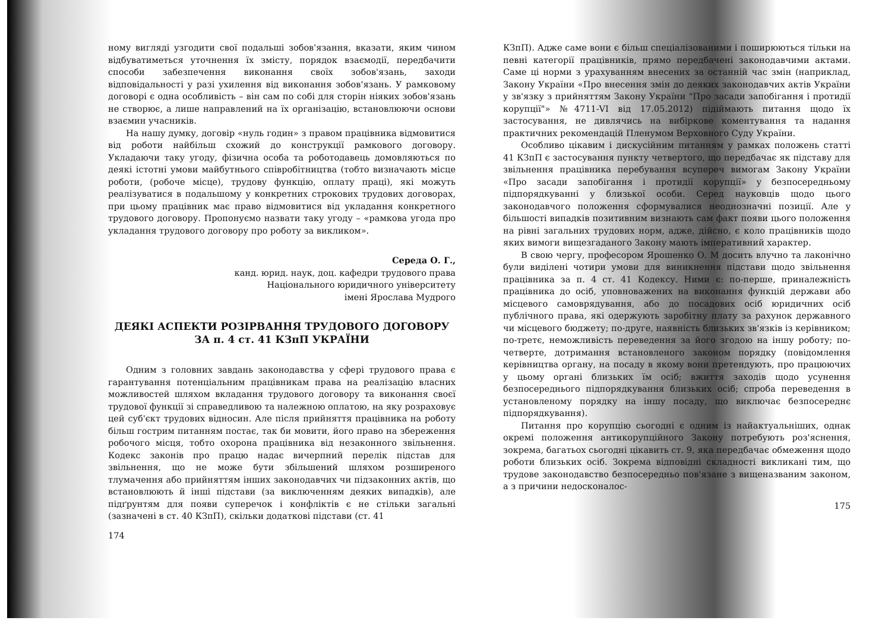ному вигляді узгодити свої подальші зобов'язання, вказати, яким чином відбуватиметься уточнення їх змісту, порядок взаємодії, передбачити способи забезпечення виконання своїх зобов'язань, заходи відповідальності у разі ухилення від виконання зобов'язань. У рамковому договорі є одна особливість – він сам по собі для сторін ніяких зобов'язань не створює, а лише направлений на їх організацію, встановлюючи основи взаємин учасників.
На нашу думку, договір «нуль годин» з правом працівника відмовитися від роботи найбільш схожий до конструкції рамкового договору. Укладаючи таку угоду, фізична особа та роботодавець домовляються по деякі істотні умови майбутнього співробітництва (тобто визначають місце роботи, (робоче місце), трудову функцію, оплату праці), які можуть реалізуватися в подальшому у конкретних строкових трудових договорах, при цьому працівник має право відмовитися від укладання конкретного трудового договору. Пропонуємо назвати таку угоду – «рамкова угода про укладання трудового договору про роботу за викликом».
Середа О. Г.,
канд. юрид. наук, доц. кафедри трудового права
Національного юридичного університету
імені Ярослава Мудрого
ДЕЯКІ АСПЕКТИ РОЗІРВАННЯ ТРУДОВОГО ДОГОВОРУ
ЗА п. 4 ст. 41 КЗпП УКРАЇНИ
Одним з головних завдань законодавства у сфері трудового права є гарантування потенціальним працівникам права на реалізацію власних можливостей шляхом вкладання трудового договору та виконання своєї трудової функції зі справедливою та належною оплатою, на яку розраховує цей суб'єкт трудових відносин. Але після прийняття працівника на роботу більш гострим питанням постає, так би мовити, його право на збереження робочого місця, тобто охорона працівника від незаконного звільнення. Кодекс законів про працю надає вичерпний перелік підстав для звільнення, що не може бути збільшений шляхом розширеного тлумачення або прийняттям інших законодавчих чи підзаконних актів, що встановлюють й інші підстави (за виключенням деяких випадків), але підґрунтям для появи суперечок і конфліктів є не стільки загальні (зазначені в ст. 40 КЗпП), скільки додаткові підстави (ст. 41
174
КЗпП). Адже саме вони є більш спеціалізованими і поширюються тільки на певні категорії працівників, прямо передбачені законодавчими актами. Саме ці норми з урахуванням внесених за останній час змін (наприклад, Закону України «Про внесення змін до деяких законодавчих актів України у зв'язку з прийняттям Закону України "Про засади запобігання і протидії корупції"» №4711-VI від 17.05.2012) підіймають питання щодо їх застосування, не дивлячись на вибіркове коментування та надання практичних рекомендацій Пленумом Верховного Суду України.
Особливо цікавим і дискусійним питанням у рамках положень статті 41 КЗпП є застосування пункту четвертого, що передбачає як підставу для звільнення працівника перебування всупереч вимогам Закону України «Про засади запобігання і протидії корупції» у безпосередньому підпорядкуванні у близької особи. Серед науковців щодо цього законодавчого положення сформувалися неоднозначні позиції. Але у більшості випадків позитивним визнають сам факт появи цього положення на рівні загальних трудових норм, адже, дійсно, є коло працівників щодо яких вимоги вищезгаданого Закону мають імперативний характер.
В свою чергу, професором Ярошенко О. М досить влучно та лаконічно були виділені чотири умови для виникнення підстави щодо звільнення працівника за п. 4 ст. 41 Кодексу. Ними є: по-перше, приналежність працівника до осіб, уповноважених на виконання функцій держави або місцевого самоврядування, або до посадових осіб юридичних осіб публічного права, які одержують заробітну плату за рахунок державного чи місцевого бюджету; по-друге, наявність близьких зв'язків із керівником; по-третє, неможливість переведення за його згодою на іншу роботу; по-четверте, дотримання встановленого законом порядку (повідомлення керівництва органу, на посаду в якому вони претендують, про працюючих у цьому органі близьких їм осіб; вжиття заходів щодо усунення безпосереднього підпорядкування близьких осіб; спроба переведення в установленому порядку на іншу посаду, що виключає безпосереднє підпорядкування).
Питання про корупцію сьогодні є одним із найактуальніших, однак окремі положення антикорупційного Закону потребують роз'яснення, зокрема, багатьох сьогодні цікавить ст. 9, яка передбачає обмеження щодо роботи близьких осіб. Зокрема відповідні складності викликані тим, що трудове законодавство безпосередньо пов'язане з вищеназваним законом, а з причини недосконалос-
175